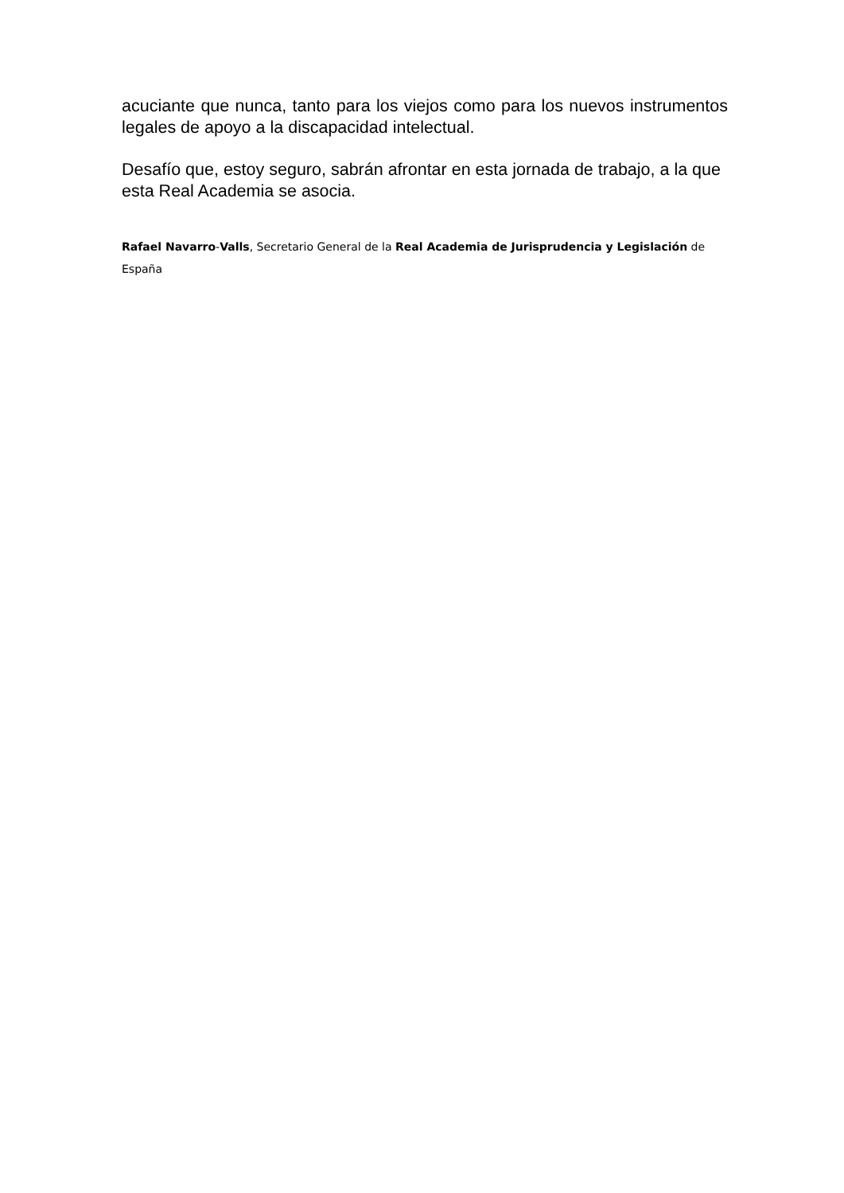acuciante que nunca, tanto para los viejos como para los nuevos instrumentos legales de apoyo a la discapacidad intelectual.
Desafío que, estoy seguro, sabrán afrontar en esta jornada de trabajo, a la que esta Real Academia se asocia.
Rafael Navarro-Valls, Secretario General de la Real Academia de Jurisprudencia y Legislación de España